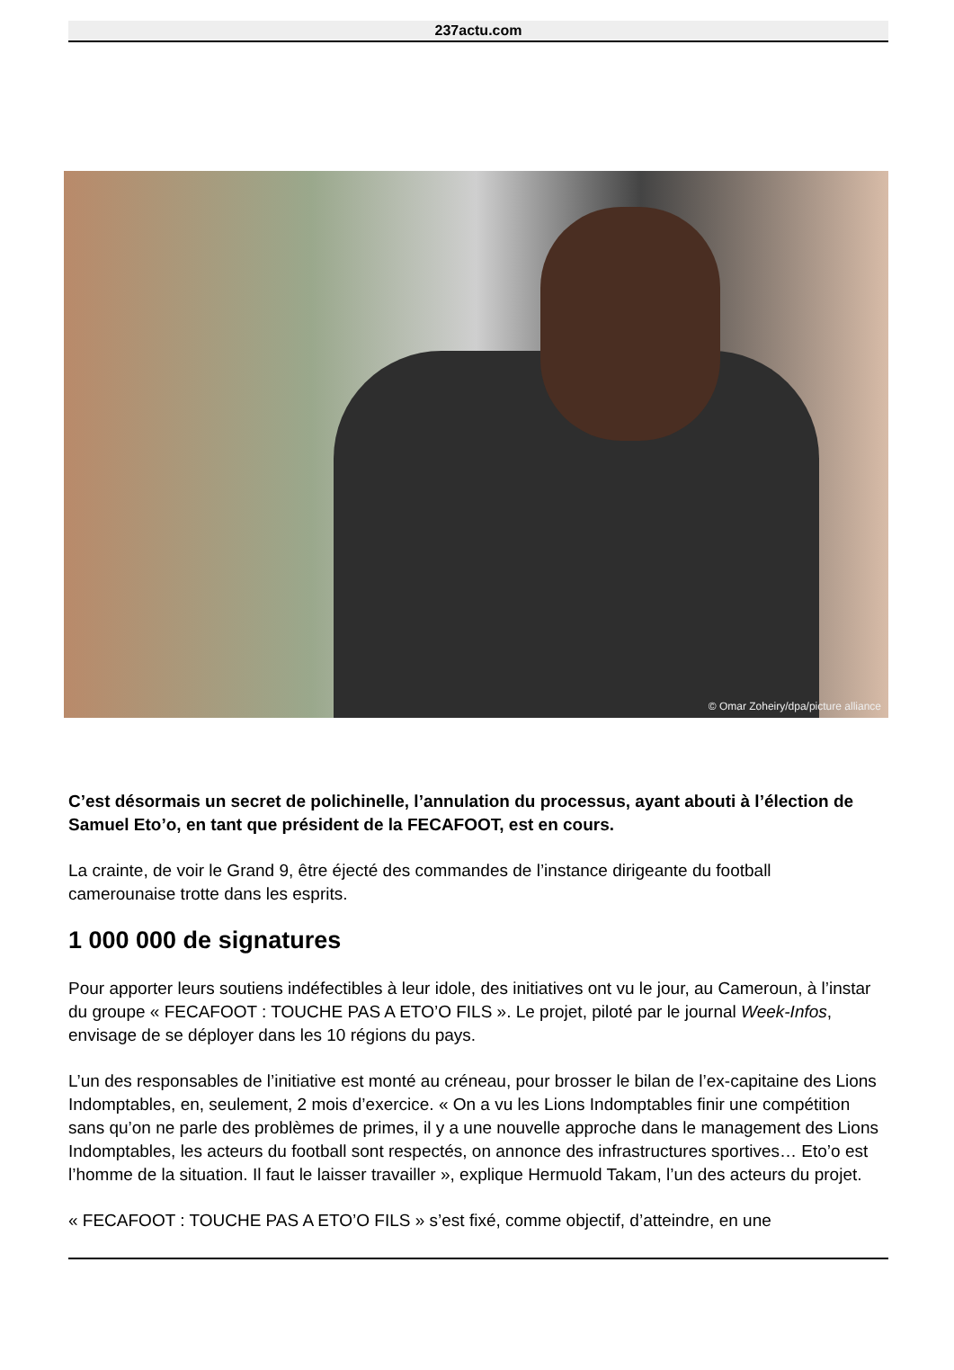237actu.com
© Omar Zoheiry/dpa/picture alliance
C’est désormais un secret de polichinelle, l’annulation du processus, ayant abouti à l’élection de Samuel Eto’o, en tant que président de la FECAFOOT, est en cours.
La crainte, de voir le Grand 9, être éjecté des commandes de l’instance dirigeante du football camerounaise trotte dans les esprits.
1 000 000 de signatures
Pour apporter leurs soutiens indéfectibles à leur idole, des initiatives ont vu le jour, au Cameroun, à l’instar du groupe « FECAFOOT : TOUCHE PAS A ETO’O FILS ». Le projet, piloté par le journal Week-Infos, envisage de se déployer dans les 10 régions du pays.
L’un des responsables de l’initiative est monté au créneau, pour brosser le bilan de l’ex-capitaine des Lions Indomptables, en, seulement, 2 mois d’exercice. « On a vu les Lions Indomptables finir une compétition sans qu’on ne parle des problèmes de primes, il y a une nouvelle approche dans le management des Lions Indomptables, les acteurs du football sont respectés, on annonce des infrastructures sportives… Eto’o est l’homme de la situation. Il faut le laisser travailler », explique Hermuold Takam, l’un des acteurs du projet.
« FECAFOOT : TOUCHE PAS A ETO’O FILS » s’est fixé, comme objectif, d’atteindre, en une